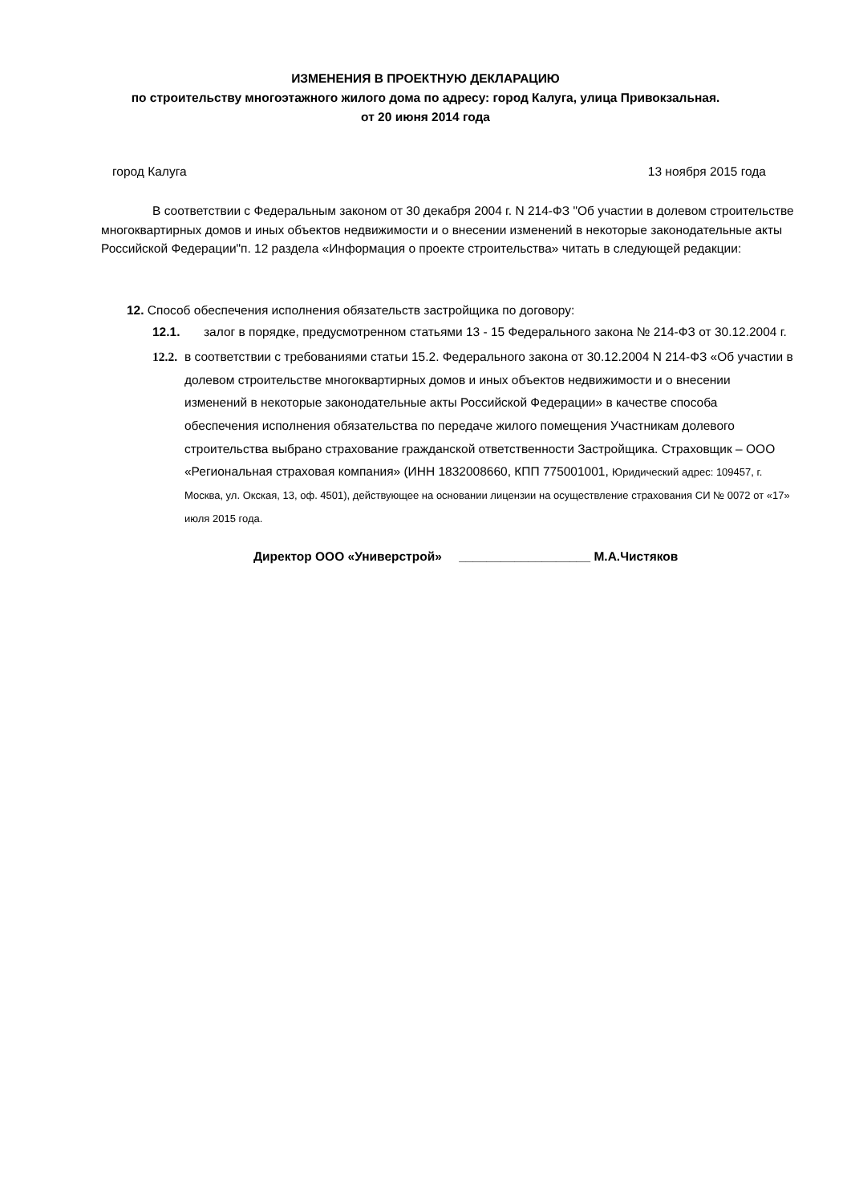ИЗМЕНЕНИЯ В ПРОЕКТНУЮ ДЕКЛАРАЦИЮ
по строительству многоэтажного жилого дома по адресу: город Калуга, улица Привокзальная.
от 20 июня 2014 года
город Калуга 13 ноября 2015 года
В соответствии с Федеральным законом от 30 декабря 2004 г. N 214-ФЗ "Об участии в долевом строительстве многоквартирных домов и иных объектов недвижимости и о внесении изменений в некоторые законодательные акты Российской Федерации"п. 12 раздела «Информация о проекте строительства» читать в следующей редакции:
12. Способ обеспечения исполнения обязательств застройщика по договору:
12.1. залог в порядке, предусмотренном статьями 13 - 15 Федерального закона № 214-ФЗ от 30.12.2004 г.
12.2. в соответствии с требованиями статьи 15.2. Федерального закона от 30.12.2004 N 214-ФЗ «Об участии в долевом строительстве многоквартирных домов и иных объектов недвижимости и о внесении изменений в некоторые законодательные акты Российской Федерации» в качестве способа обеспечения исполнения обязательства по передаче жилого помещения Участникам долевого строительства выбрано страхование гражданской ответственности Застройщика. Страховщик – ООО «Региональная страховая компания» (ИНН 1832008660, КПП 775001001, Юридический адрес: 109457, г. Москва, ул. Окская, 13, оф. 4501), действующее на основании лицензии на осуществление страхования СИ № 0072 от «17» июля 2015 года.
Директор ООО «Универстрой» ___________________ М.А.Чистяков